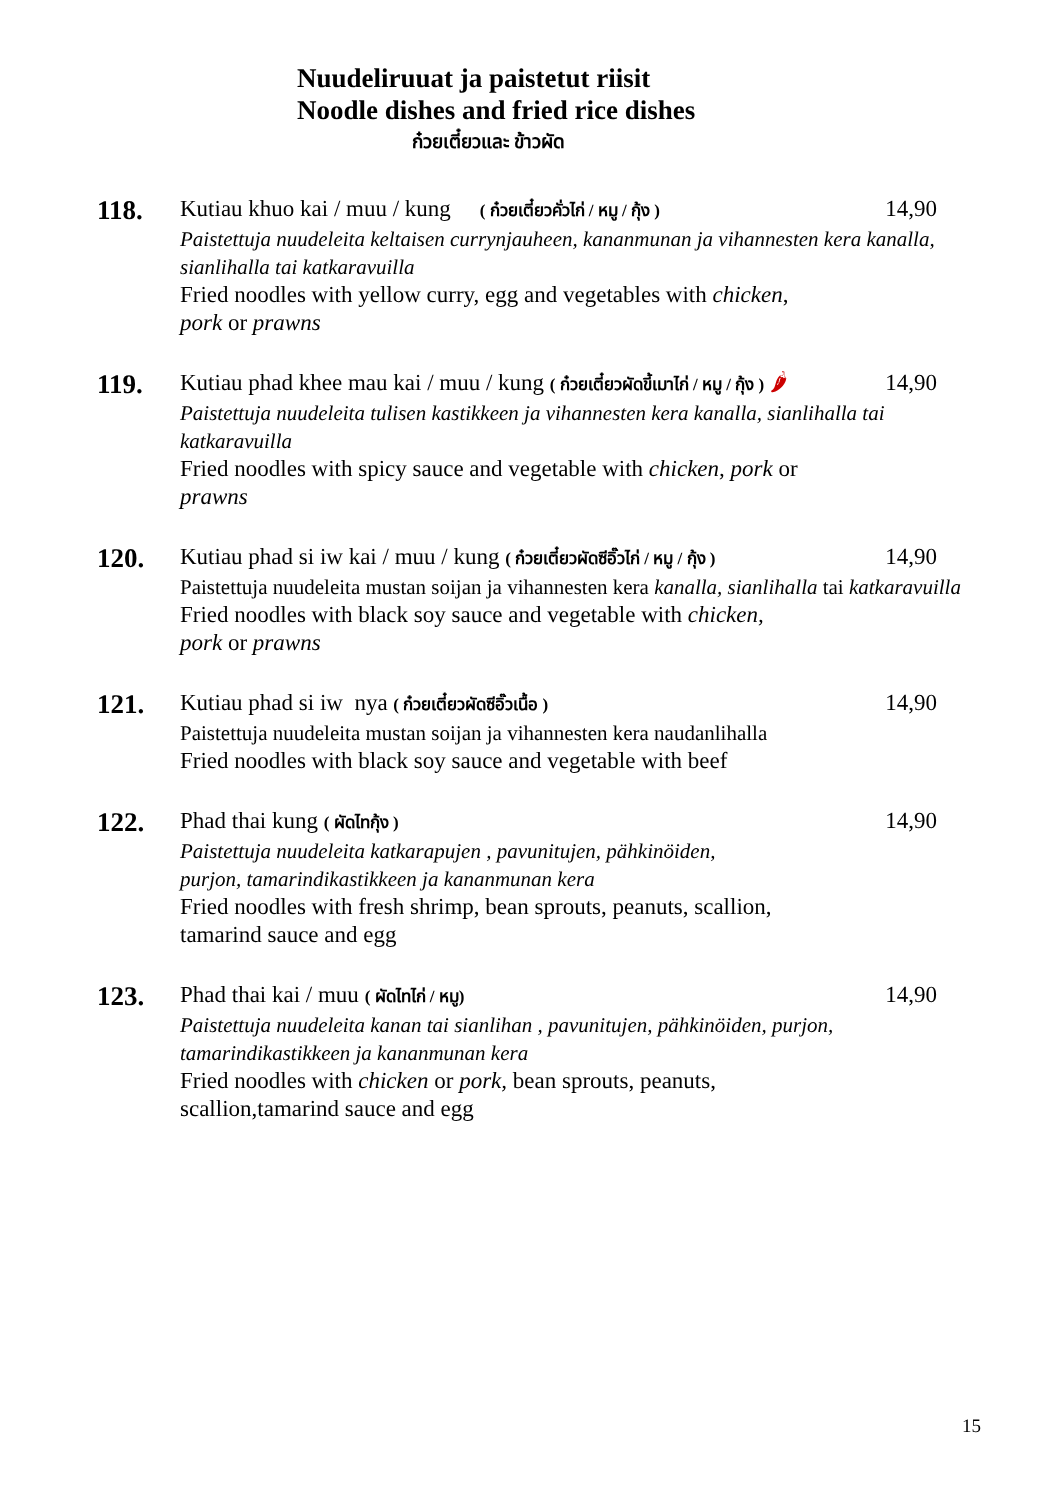Nuudeliruuat ja paistetut riisit
Noodle dishes and fried rice dishes
ก๋วยเตี๋ยวและ ข้าวผัด
118.
Kutiau khuo kai / muu / kung ( ก๋วยเตี๋ยวคั่วไก่ / หมู / กุ้ง ) 14,90
Paistettuja nuudeleita keltaisen currynjauheen, kananmunan ja vihannesten kera kanalla, sianlihalla tai katkaravuilla
Fried noodles with yellow curry, egg and vegetables with chicken,
pork or prawns
119.
Kutiau phad khee mau kai / muu / kung ( ก๋วยเตี๋ยวผัดขี้เมาไก่ / หมู / กุ้ง ) 🌶 14,90
Paistettuja nuudeleita tulisen kastikkeen ja vihannesten kera kanalla, sianlihalla tai katkaravuilla
Fried noodles with spicy sauce and vegetable with chicken, pork or
prawns
120.
Kutiau phad si iw kai / muu / kung ( ก๋วยเตี๋ยวผัดซีอิ๊วไก่ / หมู / กุ้ง ) 14,90
Paistettuja nuudeleita mustan soijan ja vihannesten kera kanalla, sianlihalla tai katkaravuilla
Fried noodles with black soy sauce and vegetable with chicken,
pork or prawns
121.
Kutiau phad si iw nya ( ก๋วยเตี๋ยวผัดซีอิ๊วเนื้อ ) 14,90
Paistettuja nuudeleita mustan soijan ja vihannesten kera naudanlihalla
Fried noodles with black soy sauce and vegetable with beef
122.
Phad thai kung ( ผัดไทกุ้ง ) 14,90
Paistettuja nuudeleita katkarapujen , pavunitujen, pähkinöiden,
purjon, tamarindikastikkeen ja kananmunan kera
Fried noodles with fresh shrimp, bean sprouts, peanuts, scallion,
tamarind sauce and egg
123.
Phad thai kai / muu ( ผัดไทไก่ / หมู) 14,90
Paistettuja nuudeleita kanan tai sianlihan , pavunitujen, pähkinöiden, purjon, tamarindikastikkeen ja kananmunan kera
Fried noodles with chicken or pork, bean sprouts, peanuts,
scallion,tamarind sauce and egg
15